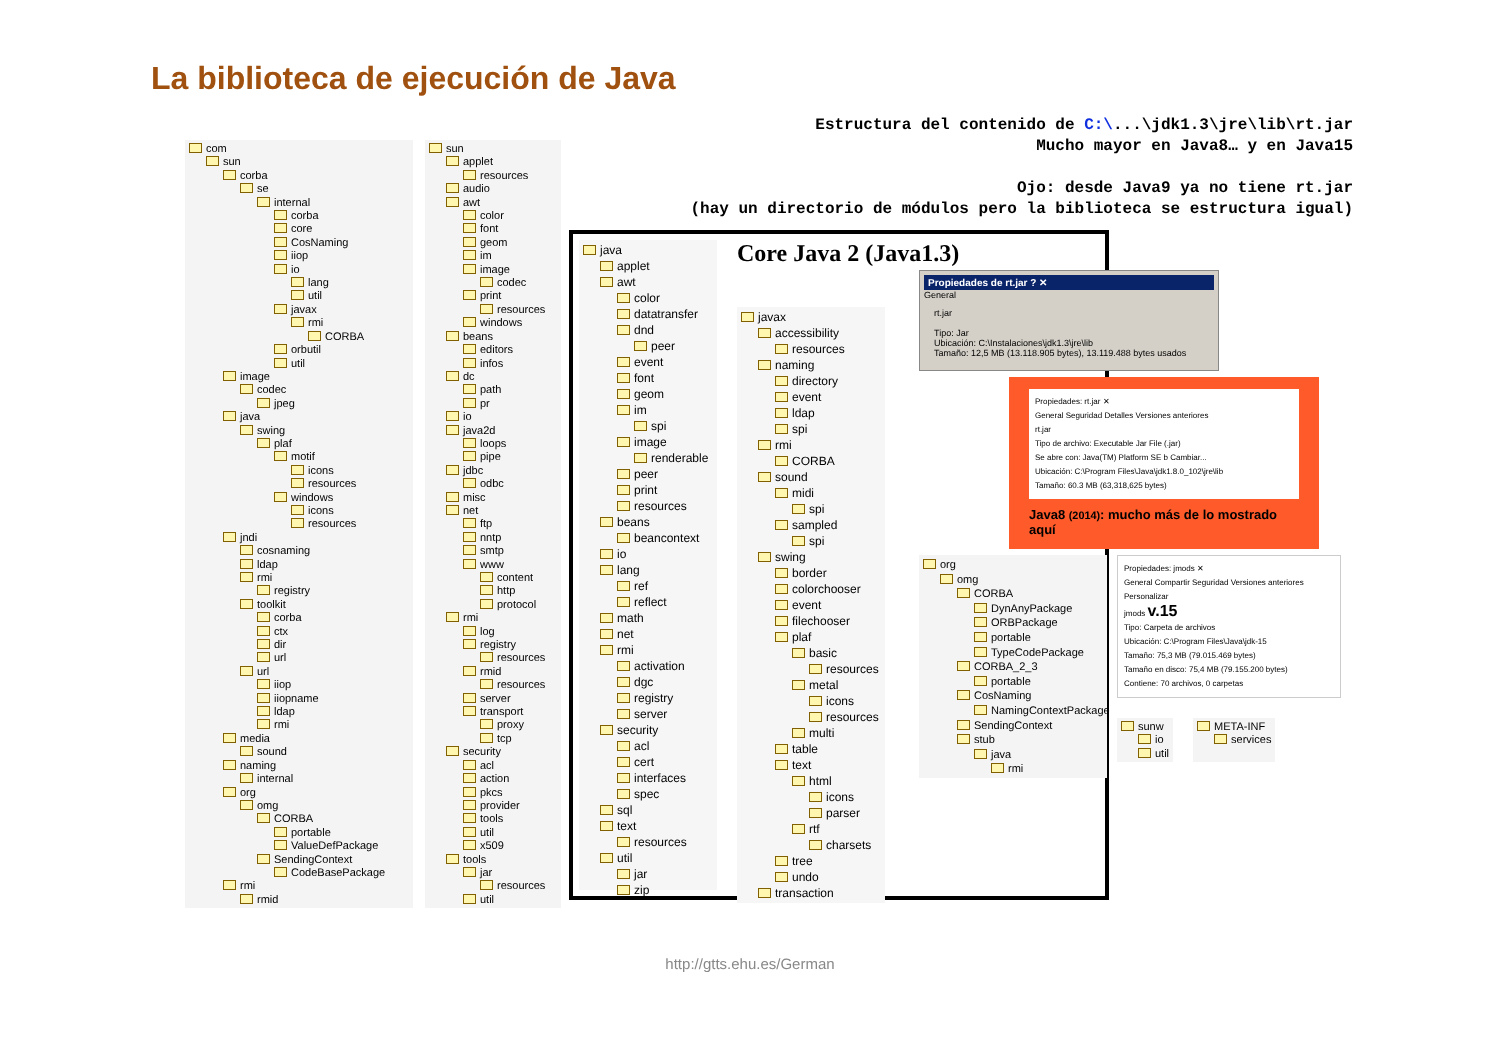La biblioteca de ejecución de Java
Estructura del contenido de C:\...\jdk1.3\jre\lib\rt.jar
Mucho mayor en Java8… y en Java15
Ojo: desde Java9 ya no tiene rt.jar
(hay un directorio de módulos pero la biblioteca se estructura igual)
com
sun
corba
se
internal
corba
core
CosNaming
iiop
io
lang
util
javax
rmi
CORBA
orbutil
util
image
codec
jpeg
java
swing
plaf
motif
icons
resources
windows
icons
resources
jndi
cosnaming
ldap
rmi
registry
toolkit
corba
ctx
dir
url
url
iiop
iiopname
ldap
rmi
media
sound
naming
internal
org
omg
CORBA
portable
ValueDefPackage
SendingContext
CodeBasePackage
rmi
rmid
sun
applet
resources
audio
awt
color
font
geom
im
image
codec
print
resources
windows
beans
editors
infos
dc
path
pr
io
java2d
loops
pipe
jdbc
odbc
misc
net
ftp
nntp
smtp
www
content
http
protocol
rmi
log
registry
resources
rmid
resources
server
transport
proxy
tcp
security
acl
action
pkcs
provider
tools
util
x509
tools
jar
resources
util
java
applet
awt
color
datatransfer
dnd
peer
event
font
geom
im
spi
image
renderable
peer
print
resources
beans
beancontext
io
lang
ref
reflect
math
net
rmi
activation
dgc
registry
server
security
acl
cert
interfaces
spec
sql
text
resources
util
jar
zip
Core Java 2 (Java1.3)
javax
accessibility
resources
naming
directory
event
ldap
spi
rmi
CORBA
sound
midi
spi
sampled
spi
swing
border
colorchooser
event
filechooser
plaf
basic
resources
metal
icons
resources
multi
table
text
html
icons
parser
rtf
charsets
tree
undo
transaction
Propiedades de rt.jar ? ✕
General
rt.jar
Tipo: Jar
Ubicación: C:\Instalaciones\jdk1.3\jre\lib
Tamaño: 12,5 MB (13.118.905 bytes), 13.119.488 bytes usados
Propiedades: rt.jar ✕
General Seguridad Detalles Versiones anteriores
rt.jar
Tipo de archivo: Executable Jar File (.jar)
Se abre con: Java(TM) Platform SE b Cambiar...
Ubicación: C:\Program Files\Java\jdk1.8.0_102\jre\lib
Tamaño: 60.3 MB (63,318,625 bytes)
Java8 (2014): mucho más de lo mostrado aquí
org
omg
CORBA
DynAnyPackage
ORBPackage
portable
TypeCodePackage
CORBA_2_3
portable
CosNaming
NamingContextPackage
SendingContext
stub
java
rmi
Propiedades: jmods ✕
General Compartir Seguridad Versiones anteriores Personalizar
jmods v.15
Tipo: Carpeta de archivos
Ubicación: C:\Program Files\Java\jdk-15
Tamaño: 75,3 MB (79.015.469 bytes)
Tamaño en disco: 75,4 MB (79.155.200 bytes)
Contiene: 70 archivos, 0 carpetas
sunw
io
util
META-INF
services
http://gtts.ehu.es/German